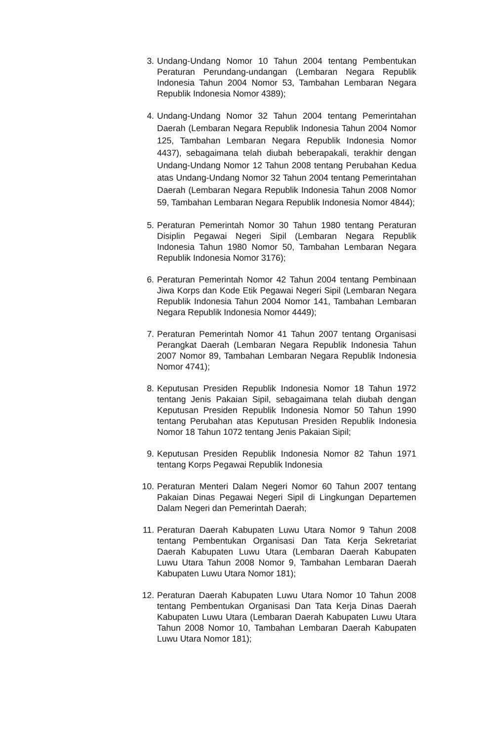3. Undang-Undang Nomor 10 Tahun 2004 tentang Pembentukan Peraturan Perundang-undangan (Lembaran Negara Republik Indonesia Tahun 2004 Nomor 53, Tambahan Lembaran Negara Republik Indonesia Nomor 4389);
4. Undang-Undang Nomor 32 Tahun 2004 tentang Pemerintahan Daerah (Lembaran Negara Republik Indonesia Tahun 2004 Nomor 125, Tambahan Lembaran Negara Republik Indonesia Nomor 4437), sebagaimana telah diubah beberapakali, terakhir dengan Undang-Undang Nomor 12 Tahun 2008 tentang Perubahan Kedua atas Undang-Undang Nomor 32 Tahun 2004 tentang Pemerintahan Daerah (Lembaran Negara Republik Indonesia Tahun 2008 Nomor 59, Tambahan Lembaran Negara Republik Indonesia Nomor 4844);
5. Peraturan Pemerintah Nomor 30 Tahun 1980 tentang Peraturan Disiplin Pegawai Negeri Sipil (Lembaran Negara Republik Indonesia Tahun 1980 Nomor 50, Tambahan Lembaran Negara Republik Indonesia Nomor 3176);
6. Peraturan Pemerintah Nomor 42 Tahun 2004 tentang Pembinaan Jiwa Korps dan Kode Etik Pegawai Negeri Sipil (Lembaran Negara Republik Indonesia Tahun 2004 Nomor 141, Tambahan Lembaran Negara Republik Indonesia Nomor 4449);
7. Peraturan Pemerintah Nomor 41 Tahun 2007 tentang Organisasi Perangkat Daerah (Lembaran Negara Republik Indonesia Tahun 2007 Nomor 89, Tambahan Lembaran Negara Republik Indonesia Nomor 4741);
8. Keputusan Presiden Republik Indonesia Nomor 18 Tahun 1972 tentang Jenis Pakaian Sipil, sebagaimana telah diubah dengan Keputusan Presiden Republik Indonesia Nomor 50 Tahun 1990 tentang Perubahan atas Keputusan Presiden Republik Indonesia Nomor 18 Tahun 1072 tentang Jenis Pakaian Sipil;
9. Keputusan Presiden Republik Indonesia Nomor 82 Tahun 1971 tentang Korps Pegawai Republik Indonesia
10. Peraturan Menteri Dalam Negeri Nomor 60 Tahun 2007 tentang Pakaian Dinas Pegawai Negeri Sipil di Lingkungan Departemen Dalam Negeri dan Pemerintah Daerah;
11. Peraturan Daerah Kabupaten Luwu Utara Nomor 9 Tahun 2008 tentang Pembentukan Organisasi Dan Tata Kerja Sekretariat Daerah Kabupaten Luwu Utara (Lembaran Daerah Kabupaten Luwu Utara Tahun 2008 Nomor 9, Tambahan Lembaran Daerah Kabupaten Luwu Utara Nomor 181);
12. Peraturan Daerah Kabupaten Luwu Utara Nomor 10 Tahun 2008 tentang Pembentukan Organisasi Dan Tata Kerja Dinas Daerah Kabupaten Luwu Utara (Lembaran Daerah Kabupaten Luwu Utara Tahun 2008 Nomor 10, Tambahan Lembaran Daerah Kabupaten Luwu Utara Nomor 181);